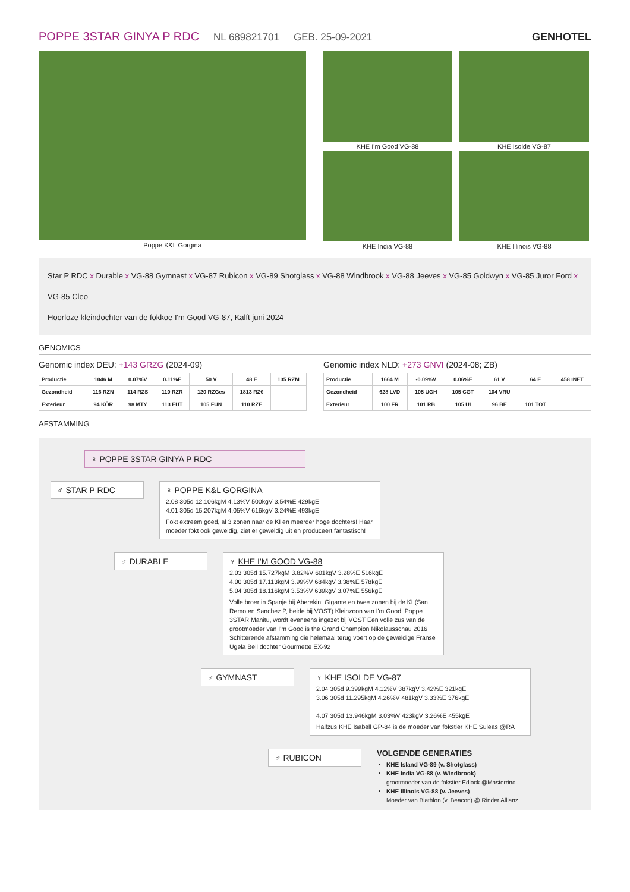POPPE 3STAR GINYA P RDC NL 689821701 GEB. 25-09-2021 GENHOTEL
Poppe K&L Gorgina KHE I'm Good VG-88
KHE India VG-88
KHE Isolde VG-87
KHE Illinois VG-88
Star P RDC x Durable x VG-88 Gymnast x VG-87 Rubicon x VG-89 Shotglass x VG-88 Windbrook x VG-88 Jeeves x VG-85 Goldwyn x VG-85 Juror Ford x VG-85 Cleo
Hoorloze kleindochter van de fokkoe I'm Good VG-87, Kalft juni 2024
GENOMICS
Genomic index DEU: +143 GRZG (2024-09)
| Productie | 1046 M | 0.07%V | 0.11%E | 50 V | 48 E | 135 RZM |
| Gezondheid | 116 RZN | 114 RZS | 110 RZR | 120 RZGes | 1813 RZ€ | |
| Exterieur | 94 KÖR | 98 MTY | 113 EUT | 105 FUN | 110 RZE | |
Genomic index NLD: +273 GNVI (2024-08; ZB)
| Productie | 1664 M | -0.09%V | 0.06%E | 61 V | 64 E | 458 INET |
| Gezondheid | 628 LVD | 105 UGH | 105 CGT | 104 VRU | | |
| Exterieur | 100 FR | 101 RB | 105 UI | 96 BE | 101 TOT | |
AFSTAMMING
♀ POPPE 3STAR GINYA P RDC
♂ STAR P RDC ♀ POPPE K&L GORGINA
2.08 305d 12.106kgM 4.13%V 500kgV 3.54%E 429kgE
4.01 305d 15.207kgM 4.05%V 616kgV 3.24%E 493kgE
Fokt extreem goed, al 3 zonen naar de KI en meerder hoge dochters! Haar moeder fokt ook geweldig, ziet er geweldig uit en produceert fantastisch!
♂ DURABLE ♀ KHE I'M GOOD VG-88
2.03 305d 15.727kgM 3.82%V 601kgV 3.28%E 516kgE
4.00 305d 17.113kgM 3.99%V 684kgV 3.38%E 578kgE
5.04 305d 18.116kgM 3.53%V 639kgV 3.07%E 556kgE
Volle broer in Spanje bij Aberekin: Gigante en twee zonen bij de KI (San Remo en Sanchez P, beide bij VOST) Kleinzoon van I'm Good, Poppe 3STAR Manitu, wordt eveneens ingezet bij VOST Een volle zus van de grootmoeder van I'm Good is the Grand Champion Nikolausschau 2016 Schitterende afstamming die helemaal terug voert op de geweldige Franse Ugela Bell dochter Gourmette EX-92
♂ GYMNAST ♀ KHE ISOLDE VG-87
2.04 305d 9.399kgM 4.12%V 387kgV 3.42%E 321kgE
3.06 305d 11.295kgM 4.26%V 481kgV 3.33%E 376kgE
4.07 305d 13.946kgM 3.03%V 423kgV 3.26%E 455kgE
Halfzus KHE Isabell GP-84 is de moeder van fokstier KHE Suleas @RA
♂ RUBICON
VOLGENDE GENERATIES
KHE Island VG-89 (v. Shotglass)
KHE India VG-88 (v. Windbrook)
grootmoeder van de fokstier Edlock @Masterrind
KHE Illinois VG-88 (v. Jeeves)
Moeder van Biathlon (v. Beacon) @ Rinder Allianz